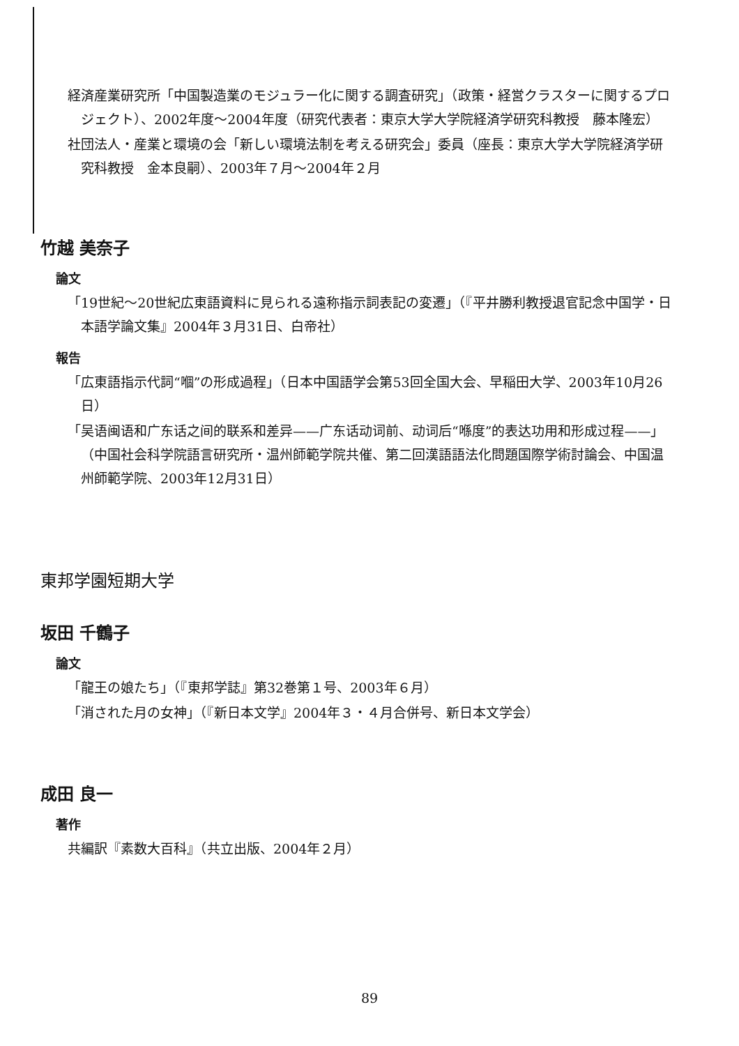経済産業研究所「中国製造業のモジュラー化に関する調査研究」（政策・経営クラスターに関するプロジェクト）、2002年度～2004年度（研究代表者：東京大学大学院経済学研究科教授　藤本隆宏）
社団法人・産業と環境の会「新しい環境法制を考える研究会」委員（座長：東京大学大学院経済学研究科教授　金本良嗣）、2003年７月～2004年２月
竹越 美奈子
論文
「19世紀～20世紀広東語資料に見られる遠称指示詞表記の変遷」（『平井勝利教授退官記念中国学・日本語学論文集』2004年３月31日、白帝社）
報告
「広東語指示代詞“嗰”の形成過程」（日本中国語学会第53回全国大会、早稲田大学、2003年10月26日）
「吴语闽语和广东话之间的联系和差异——广东话动词前、动词后“喺度”的表达功用和形成过程——」（中国社会科学院語言研究所・温州師範学院共催、第二回漢語語法化問題国際学術討論会、中国温州師範学院、2003年12月31日）
東邦学園短期大学
坂田 千鶴子
論文
「龍王の娘たち」（『東邦学誌』第32巻第１号、2003年６月）
「消された月の女神」（『新日本文学』2004年３・４月合併号、新日本文学会）
成田 良一
著作
共編訳『素数大百科』（共立出版、2004年２月）
89